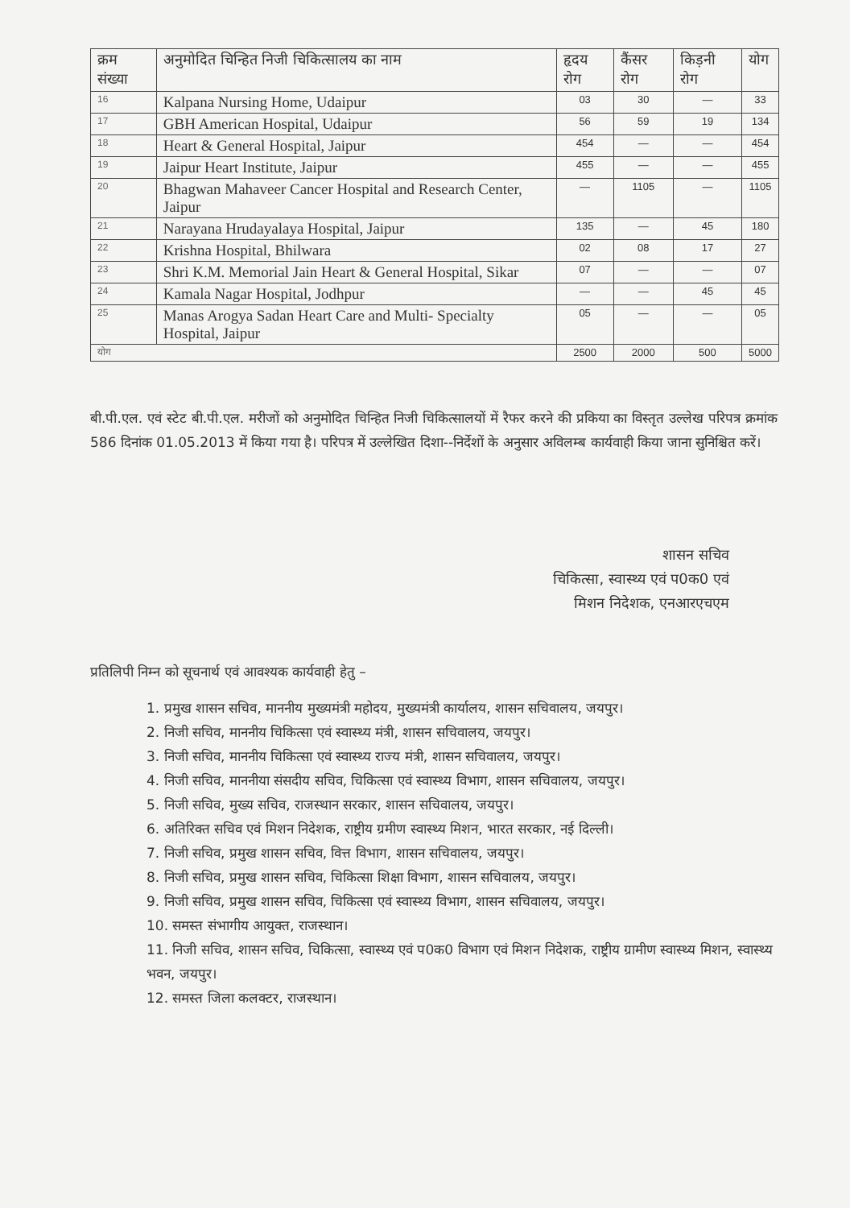| क्रम संख्या | अनुमोदित चिन्हित निजी चिकित्सालय का नाम | हृदय रोग | कैंसर रोग | किड़नी रोग | योग |
| --- | --- | --- | --- | --- | --- |
| 16 | Kalpana Nursing Home, Udaipur | 03 | 30 | — | 33 |
| 17 | GBH American Hospital, Udaipur | 56 | 59 | 19 | 134 |
| 18 | Heart & General Hospital, Jaipur | 454 | — | — | 454 |
| 19 | Jaipur Heart Institute, Jaipur | 455 | — | — | 455 |
| 20 | Bhagwan Mahaveer Cancer Hospital and Research Center, Jaipur | — | 1105 | — | 1105 |
| 21 | Narayana Hrudayalaya Hospital, Jaipur | 135 | — | 45 | 180 |
| 22 | Krishna Hospital, Bhilwara | 02 | 08 | 17 | 27 |
| 23 | Shri K.M. Memorial Jain Heart & General Hospital, Sikar | 07 | — | — | 07 |
| 24 | Kamala Nagar Hospital, Jodhpur | — | — | 45 | 45 |
| 25 | Manas Arogya Sadan Heart Care and Multi- Specialty Hospital, Jaipur | 05 | — | — | 05 |
| योग | | 2500 | 2000 | 500 | 5000 |
बी.पी.एल. एवं स्टेट बी.पी.एल. मरीजों को अनुमोदित चिन्हित निजी चिकित्सालयों में रैफर करने की प्रकिया का विस्तृत उल्लेख परिपत्र क्रमांक 586 दिनांक 01.05.2013 में किया गया है। परिपत्र में उल्लेखित दिशा--निर्देशों के अनुसार अविलम्ब कार्यवाही किया जाना सुनिश्चित करें।
शासन सचिव
चिकित्सा, स्वास्थ्य एवं प0क0 एवं
मिशन निदेशक, एनआरएचएम
प्रतिलिपी निम्न को सूचनार्थ एवं आवश्यक कार्यवाही हेतु –
1. प्रमुख शासन सचिव, माननीय मुख्यमंत्री महोदय, मुख्यमंत्री कार्यालय, शासन सचिवालय, जयपुर।
2. निजी सचिव, माननीय चिकित्सा एवं स्वास्थ्य मंत्री, शासन सचिवालय, जयपुर।
3. निजी सचिव, माननीय चिकित्सा एवं स्वास्थ्य राज्य मंत्री, शासन सचिवालय, जयपुर।
4. निजी सचिव, माननीया संसदीय सचिव, चिकित्सा एवं स्वास्थ्य विभाग, शासन सचिवालय, जयपुर।
5. निजी सचिव, मुख्य सचिव, राजस्थान सरकार, शासन सचिवालय, जयपुर।
6. अतिरिक्त सचिव एवं मिशन निदेशक, राष्ट्रीय ग्रमीण स्वास्थ्य मिशन, भारत सरकार, नई दिल्ली।
7. निजी सचिव, प्रमुख शासन सचिव, वित्त विभाग, शासन सचिवालय, जयपुर।
8. निजी सचिव, प्रमुख शासन सचिव, चिकित्सा शिक्षा विभाग, शासन सचिवालय, जयपुर।
9. निजी सचिव, प्रमुख शासन सचिव, चिकित्सा एवं स्वास्थ्य विभाग, शासन सचिवालय, जयपुर।
10. समस्त संभागीय आयुक्त, राजस्थान।
11. निजी सचिव, शासन सचिव, चिकित्सा, स्वास्थ्य एवं प0क0 विभाग एवं मिशन निदेशक, राष्ट्रीय ग्रामीण स्वास्थ्य मिशन, स्वास्थ्य भवन, जयपुर।
12. समस्त जिला कलक्टर, राजस्थान।